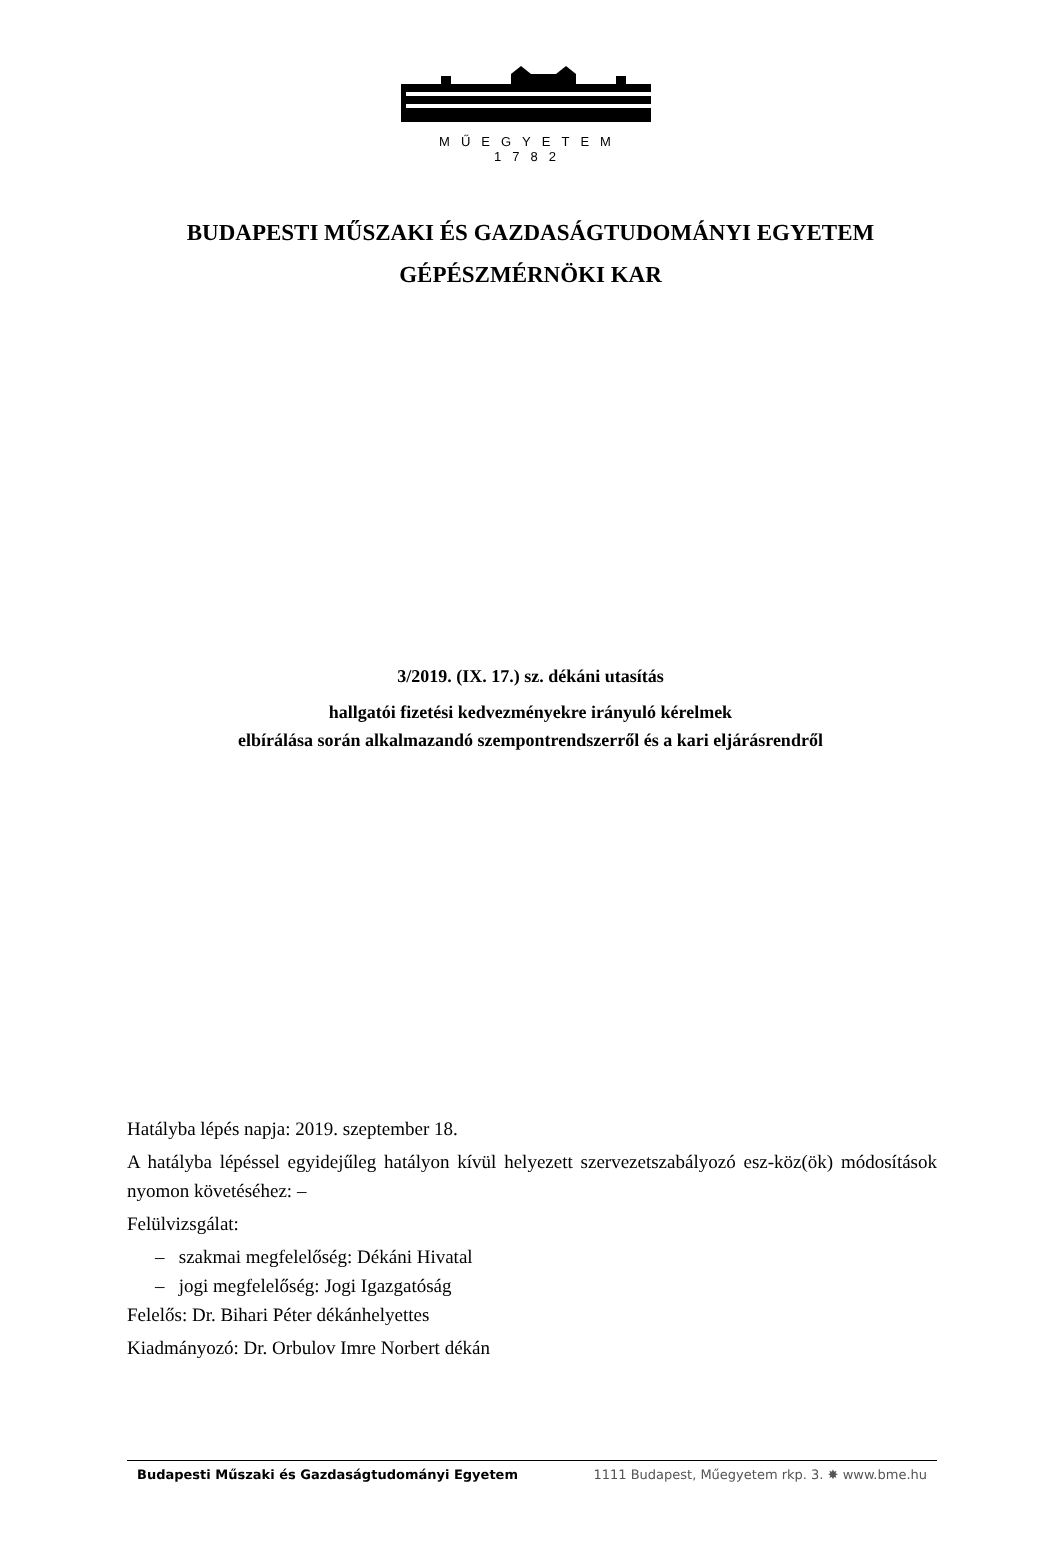MŰEGYETEM 1782
BUDAPESTI MŰSZAKI ÉS GAZDASÁGTUDOMÁNYI EGYETEM
GÉPÉSZMÉRNÖKI KAR
3/2019. (IX. 17.) sz. dékáni utasítás
hallgatói fizetési kedvezményekre irányuló kérelmek
elbírálása során alkalmazandó szempontrendszerről és a kari eljárásrendről
Hatályba lépés napja: 2019. szeptember 18.
A hatályba lépéssel egyidejűleg hatályon kívül helyezett szervezetszabályozó esz-köz(ök) módosítások nyomon követéséhez: –
Felülvizsgálat:
– szakmai megfelelőség: Dékáni Hivatal
– jogi megfelelőség: Jogi Igazgatóság
Felelős: Dr. Bihari Péter dékánhelyettes
Kiadmányozó: Dr. Orbulov Imre Norbert dékán
Budapesti Műszaki és Gazdaságtudományi Egyetem 1111 Budapest, Műegyetem rkp. 3. ✸ www.bme.hu